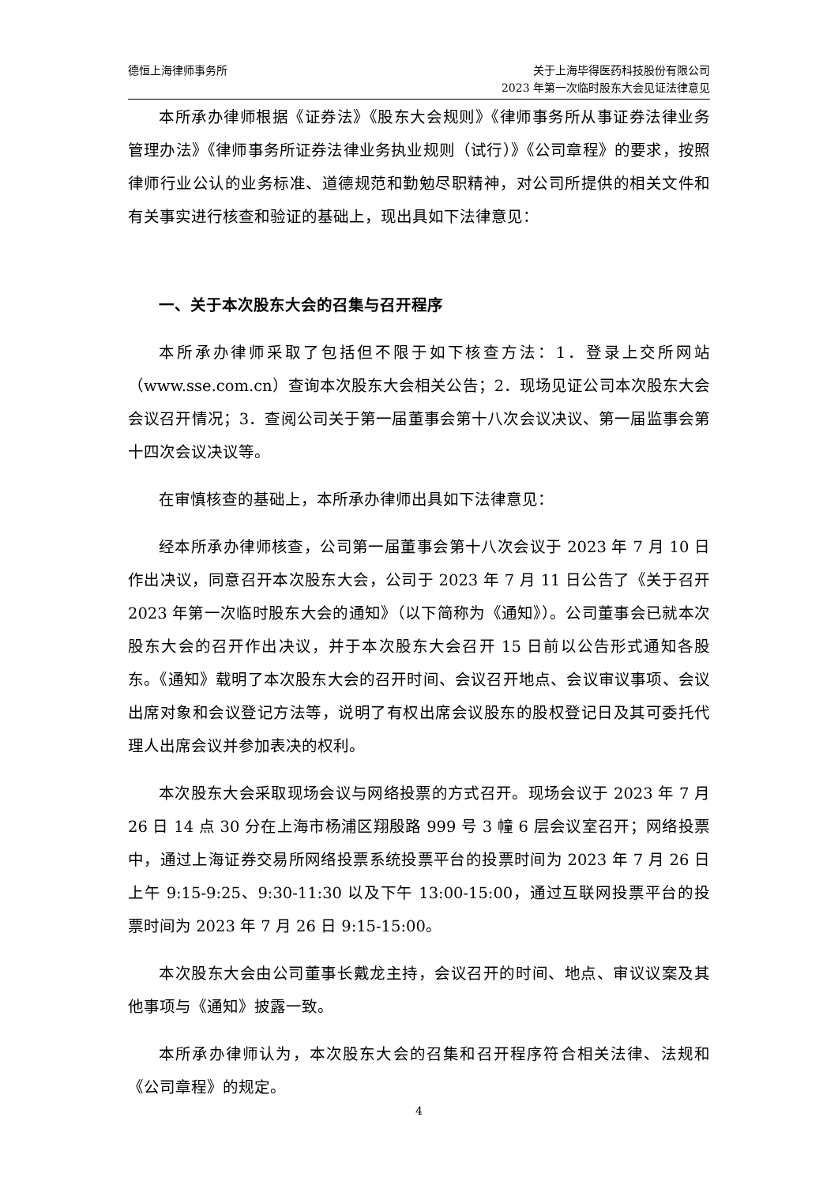德恒上海律师事务所 关于上海毕得医药科技股份有限公司
2023 年第一次临时股东大会见证法律意见
本所承办律师根据《证券法》《股东大会规则》《律师事务所从事证券法律业务管理办法》《律师事务所证券法律业务执业规则（试行）》《公司章程》的要求，按照律师行业公认的业务标准、道德规范和勤勉尽职精神，对公司所提供的相关文件和有关事实进行核查和验证的基础上，现出具如下法律意见：
一、关于本次股东大会的召集与召开程序
本所承办律师采取了包括但不限于如下核查方法：1．登录上交所网站（www.sse.com.cn）查询本次股东大会相关公告；2．现场见证公司本次股东大会会议召开情况；3．查阅公司关于第一届董事会第十八次会议决议、第一届监事会第十四次会议决议等。
在审慎核查的基础上，本所承办律师出具如下法律意见：
经本所承办律师核查，公司第一届董事会第十八次会议于 2023 年 7 月 10 日作出决议，同意召开本次股东大会，公司于 2023 年 7 月 11 日公告了《关于召开 2023 年第一次临时股东大会的通知》（以下简称为《通知》）。公司董事会已就本次股东大会的召开作出决议，并于本次股东大会召开 15 日前以公告形式通知各股东。《通知》载明了本次股东大会的召开时间、会议召开地点、会议审议事项、会议出席对象和会议登记方法等，说明了有权出席会议股东的股权登记日及其可委托代理人出席会议并参加表决的权利。
本次股东大会采取现场会议与网络投票的方式召开。现场会议于 2023 年 7 月 26 日 14 点 30 分在上海市杨浦区翔殷路 999 号 3 幢 6 层会议室召开；网络投票中，通过上海证券交易所网络投票系统投票平台的投票时间为 2023 年 7 月 26 日上午 9:15-9:25、9:30-11:30 以及下午 13:00-15:00，通过互联网投票平台的投票时间为 2023 年 7 月 26 日 9:15-15:00。
本次股东大会由公司董事长戴龙主持，会议召开的时间、地点、审议议案及其他事项与《通知》披露一致。
本所承办律师认为，本次股东大会的召集和召开程序符合相关法律、法规和《公司章程》的规定。
4